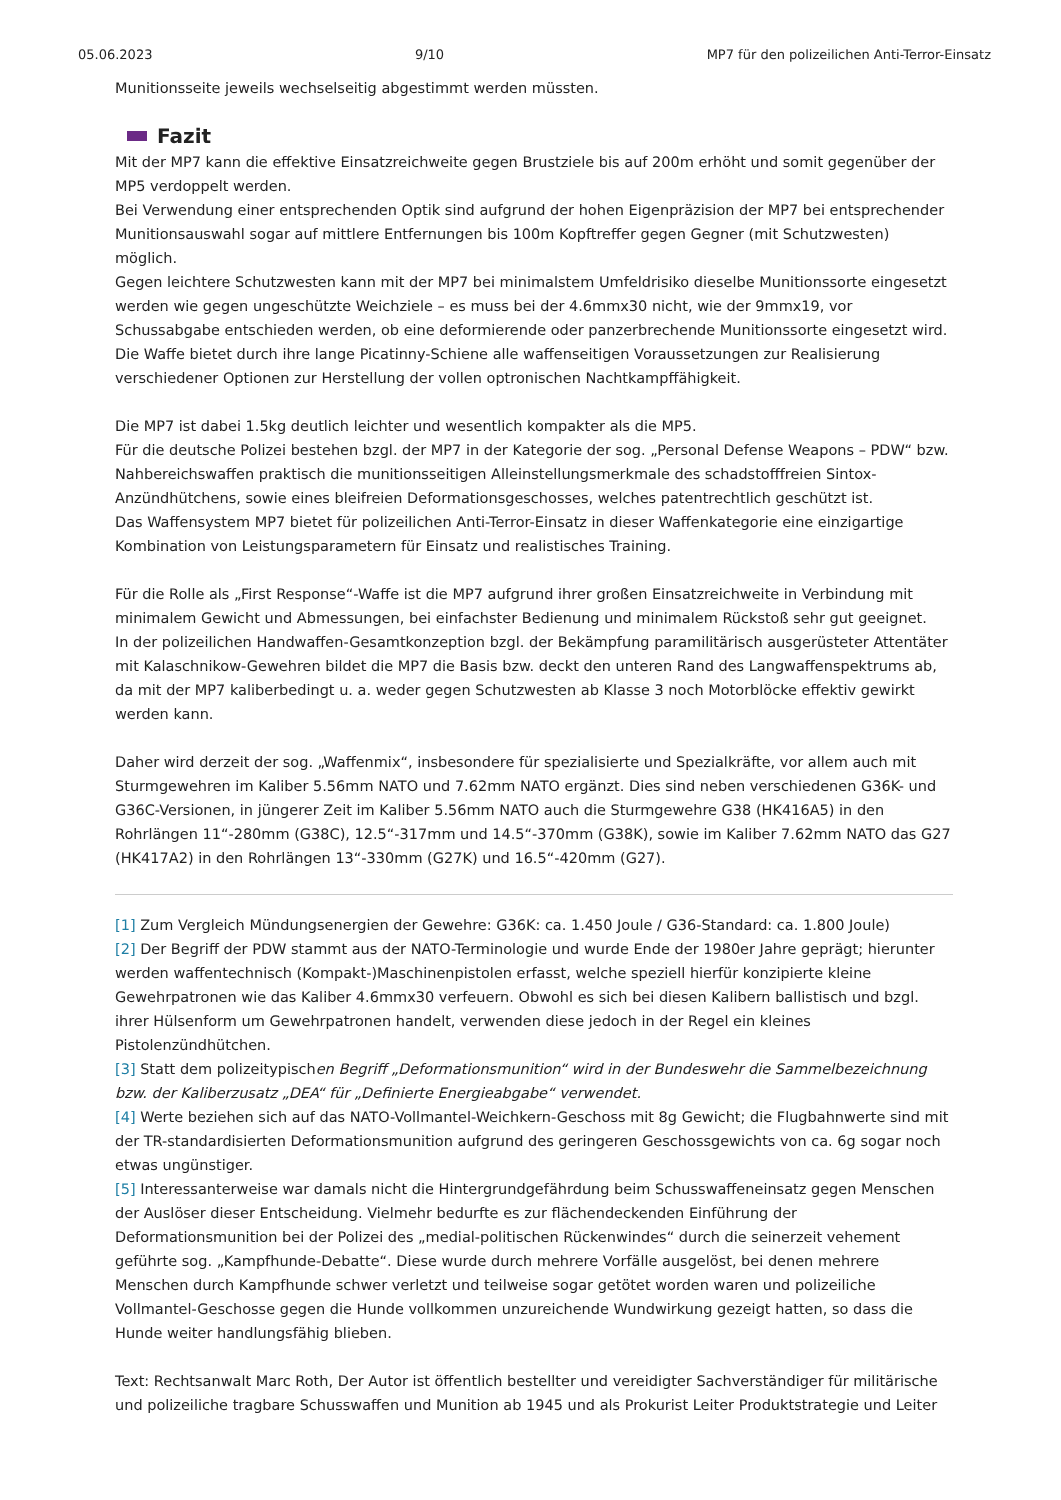05.06.2023 9/10 MP7 für den polizeilichen Anti-Terror-Einsatz
Munitionsseite jeweils wechselseitig abgestimmt werden müssten.
Fazit
Mit der MP7 kann die effektive Einsatzreichweite gegen Brustziele bis auf 200m erhöht und somit gegenüber der MP5 verdoppelt werden.
Bei Verwendung einer entsprechenden Optik sind aufgrund der hohen Eigenpräzision der MP7 bei entsprechender Munitionsauswahl sogar auf mittlere Entfernungen bis 100m Kopftreffer gegen Gegner (mit Schutzwesten) möglich.
Gegen leichtere Schutzwesten kann mit der MP7 bei minimalstem Umfeldrisiko dieselbe Munitionssorte eingesetzt werden wie gegen ungeschützte Weichziele – es muss bei der 4.6mmx30 nicht, wie der 9mmx19, vor Schussabgabe entschieden werden, ob eine deformierende oder panzerbrechende Munitionssorte eingesetzt wird.
Die Waffe bietet durch ihre lange Picatinny-Schiene alle waffenseitigen Voraussetzungen zur Realisierung verschiedener Optionen zur Herstellung der vollen optronischen Nachtkampffähigkeit.
Die MP7 ist dabei 1.5kg deutlich leichter und wesentlich kompakter als die MP5.
Für die deutsche Polizei bestehen bzgl. der MP7 in der Kategorie der sog. „Personal Defense Weapons – PDW“ bzw. Nahbereichswaffen praktisch die munitionsseitigen Alleinstellungsmerkmale des schadstofffreien Sintox-Anzündhütchens, sowie eines bleifreien Deformationsgeschosses, welches patentrechtlich geschützt ist.
Das Waffensystem MP7 bietet für polizeilichen Anti-Terror-Einsatz in dieser Waffenkategorie eine einzigartige Kombination von Leistungsparametern für Einsatz und realistisches Training.
Für die Rolle als „First Response“-Waffe ist die MP7 aufgrund ihrer großen Einsatzreichweite in Verbindung mit minimalem Gewicht und Abmessungen, bei einfachster Bedienung und minimalem Rückstoß sehr gut geeignet.
In der polizeilichen Handwaffen-Gesamtkonzeption bzgl. der Bekämpfung paramilitärisch ausgerüsteter Attentäter mit Kalaschnikow-Gewehren bildet die MP7 die Basis bzw. deckt den unteren Rand des Langwaffenspektrums ab, da mit der MP7 kaliberbedingt u. a. weder gegen Schutzwesten ab Klasse 3 noch Motorblöcke effektiv gewirkt werden kann.
Daher wird derzeit der sog. „Waffenmix“, insbesondere für spezialisierte und Spezialkräfte, vor allem auch mit Sturmgewehren im Kaliber 5.56mm NATO und 7.62mm NATO ergänzt. Dies sind neben verschiedenen G36K- und G36C-Versionen, in jüngerer Zeit im Kaliber 5.56mm NATO auch die Sturmgewehre G38 (HK416A5) in den Rohrlängen 11“-280mm (G38C), 12.5“-317mm und 14.5“-370mm (G38K), sowie im Kaliber 7.62mm NATO das G27 (HK417A2) in den Rohrlängen 13“-330mm (G27K) und 16.5“-420mm (G27).
[1] Zum Vergleich Mündungsenergien der Gewehre: G36K: ca. 1.450 Joule / G36-Standard: ca. 1.800 Joule)
[2] Der Begriff der PDW stammt aus der NATO-Terminologie und wurde Ende der 1980er Jahre geprägt; hierunter werden waffentechnisch (Kompakt-)Maschinenpistolen erfasst, welche speziell hierfür konzipierte kleine Gewehrpatronen wie das Kaliber 4.6mmx30 verfeuern. Obwohl es sich bei diesen Kalibern ballistisch und bzgl. ihrer Hülsenform um Gewehrpatronen handelt, verwenden diese jedoch in der Regel ein kleines Pistolenzündhütchen.
[3] Statt dem polizeitypischen Begriff „Deformationsmunition“ wird in der Bundeswehr die Sammelbezeichnung bzw. der Kaliberzusatz „DEA“ für „Definierte Energieabgabe“ verwendet.
[4] Werte beziehen sich auf das NATO-Vollmantel-Weichkern-Geschoss mit 8g Gewicht; die Flugbahnwerte sind mit der TR-standardisierten Deformationsmunition aufgrund des geringeren Geschossgewichts von ca. 6g sogar noch etwas ungünstiger.
[5] Interessanterweise war damals nicht die Hintergrundgefährdung beim Schusswaffeneinsatz gegen Menschen der Auslöser dieser Entscheidung. Vielmehr bedurfte es zur flächendeckenden Einführung der Deformationsmunition bei der Polizei des „medial-politischen Rückenwindes“ durch die seinerzeit vehement geführte sog. „Kampfhunde-Debatte“. Diese wurde durch mehrere Vorfälle ausgelöst, bei denen mehrere Menschen durch Kampfhunde schwer verletzt und teilweise sogar getötet worden waren und polizeiliche Vollmantel-Geschosse gegen die Hunde vollkommen unzureichende Wundwirkung gezeigt hatten, so dass die Hunde weiter handlungsfähig blieben.
Text: Rechtsanwalt Marc Roth, Der Autor ist öffentlich bestellter und vereidigter Sachverständiger für militärische und polizeiliche tragbare Schusswaffen und Munition ab 1945 und als Prokurist Leiter Produktstrategie und Leiter